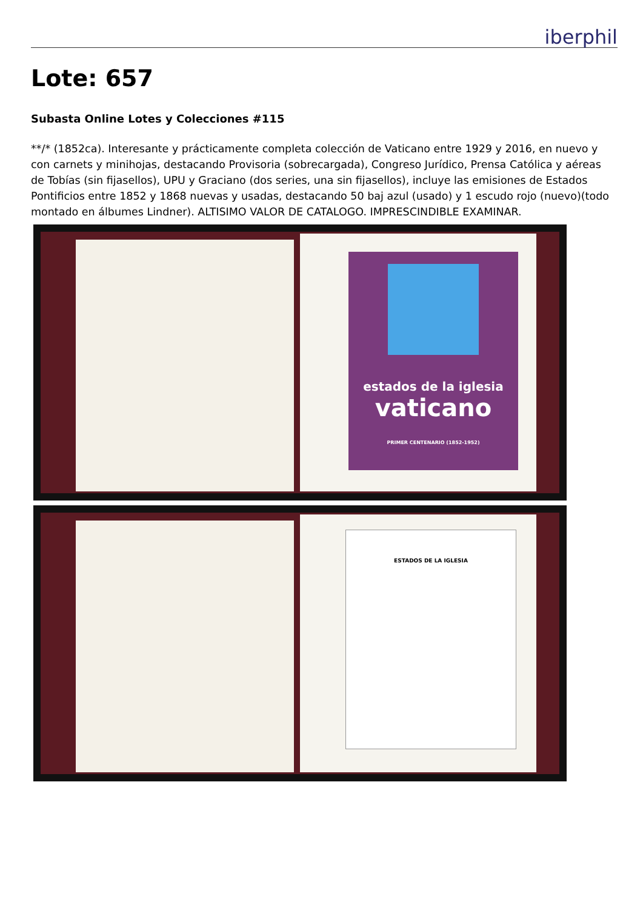iberphil
Lote: 657
Subasta Online Lotes y Colecciones #115
**/* (1852ca). Interesante y prácticamente completa colección de Vaticano entre 1929 y 2016, en nuevo y con carnets y minihojas, destacando Provisoria (sobrecargada), Congreso Jurídico, Prensa Católica y aéreas de Tobías (sin fijasellos), UPU y Graciano (dos series, una sin fijasellos), incluye las emisiones de Estados Pontificios entre 1852 y 1868 nuevas y usadas, destacando 50 baj azul (usado) y 1 escudo rojo (nuevo)(todo montado en álbumes Lindner). ALTISIMO VALOR DE CATALOGO. IMPRESCINDIBLE EXAMINAR.
estados de la iglesia
vaticano
PRIMER CENTENARIO (1852-1952)
ESTADOS DE LA IGLESIA